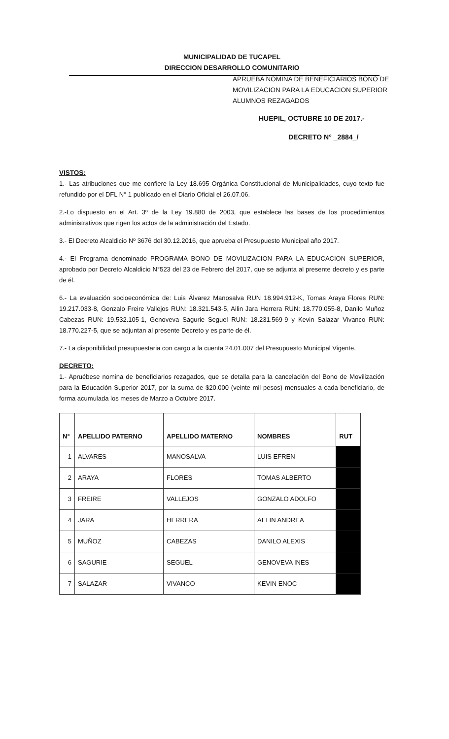MUNICIPALIDAD DE TUCAPEL
DIRECCION DESARROLLO COMUNITARIO
APRUEBA NOMINA DE BENEFICIARIOS BONO DE MOVILIZACION PARA LA EDUCACION SUPERIOR ALUMNOS REZAGADOS
HUEPIL, OCTUBRE 10 DE 2017.-
DECRETO N° _2884_/
VISTOS:
1.- Las atribuciones que me confiere la Ley 18.695 Orgánica Constitucional de Municipalidades, cuyo texto fue refundido por el DFL N° 1 publicado en el Diario Oficial el 26.07.06.
2.-Lo dispuesto en el Art. 3º de la Ley 19.880 de 2003, que establece las bases de los procedimientos administrativos que rigen los actos de la administración del Estado.
3.- El Decreto Alcaldicio Nº 3676 del 30.12.2016, que aprueba el Presupuesto Municipal año 2017.
4.- El Programa denominado PROGRAMA BONO DE MOVILIZACION PARA LA EDUCACION SUPERIOR, aprobado por Decreto Alcaldicio N°523 del 23 de Febrero del 2017, que se adjunta al presente decreto y es parte de él.
6.- La evaluación socioeconómica de: Luis Álvarez Manosalva RUN 18.994.912-K, Tomas Araya Flores RUN: 19.217.033-8, Gonzalo Freire Vallejos RUN: 18.321.543-5, Ailin Jara Herrera RUN: 18.770.055-8, Danilo Muñoz Cabezas RUN: 19.532.105-1, Genoveva Sagurie Seguel RUN: 18.231.569-9 y Kevin Salazar Vivanco RUN: 18.770.227-5, que se adjuntan al presente Decreto y es parte de él.
7.- La disponibilidad presupuestaria con cargo a la cuenta 24.01.007 del Presupuesto Municipal Vigente.
DECRETO:
1.- Apruébese nomina de beneficiarios rezagados, que se detalla para la cancelación del Bono de Movilización para la Educación Superior 2017, por la suma de $20.000 (veinte mil pesos) mensuales a cada beneficiario, de forma acumulada los meses de Marzo a Octubre 2017.
| N° | APELLIDO PATERNO | APELLIDO MATERNO | NOMBRES | RUT |
| --- | --- | --- | --- | --- |
| 1 | ALVARES | MANOSALVA | LUIS EFREN | |
| 2 | ARAYA | FLORES | TOMAS ALBERTO | |
| 3 | FREIRE | VALLEJOS | GONZALO ADOLFO | |
| 4 | JARA | HERRERA | AELIN ANDREA | |
| 5 | MUÑOZ | CABEZAS | DANILO ALEXIS | |
| 6 | SAGURIE | SEGUEL | GENOVEVA INES | |
| 7 | SALAZAR | VIVANCO | KEVIN ENOC | |